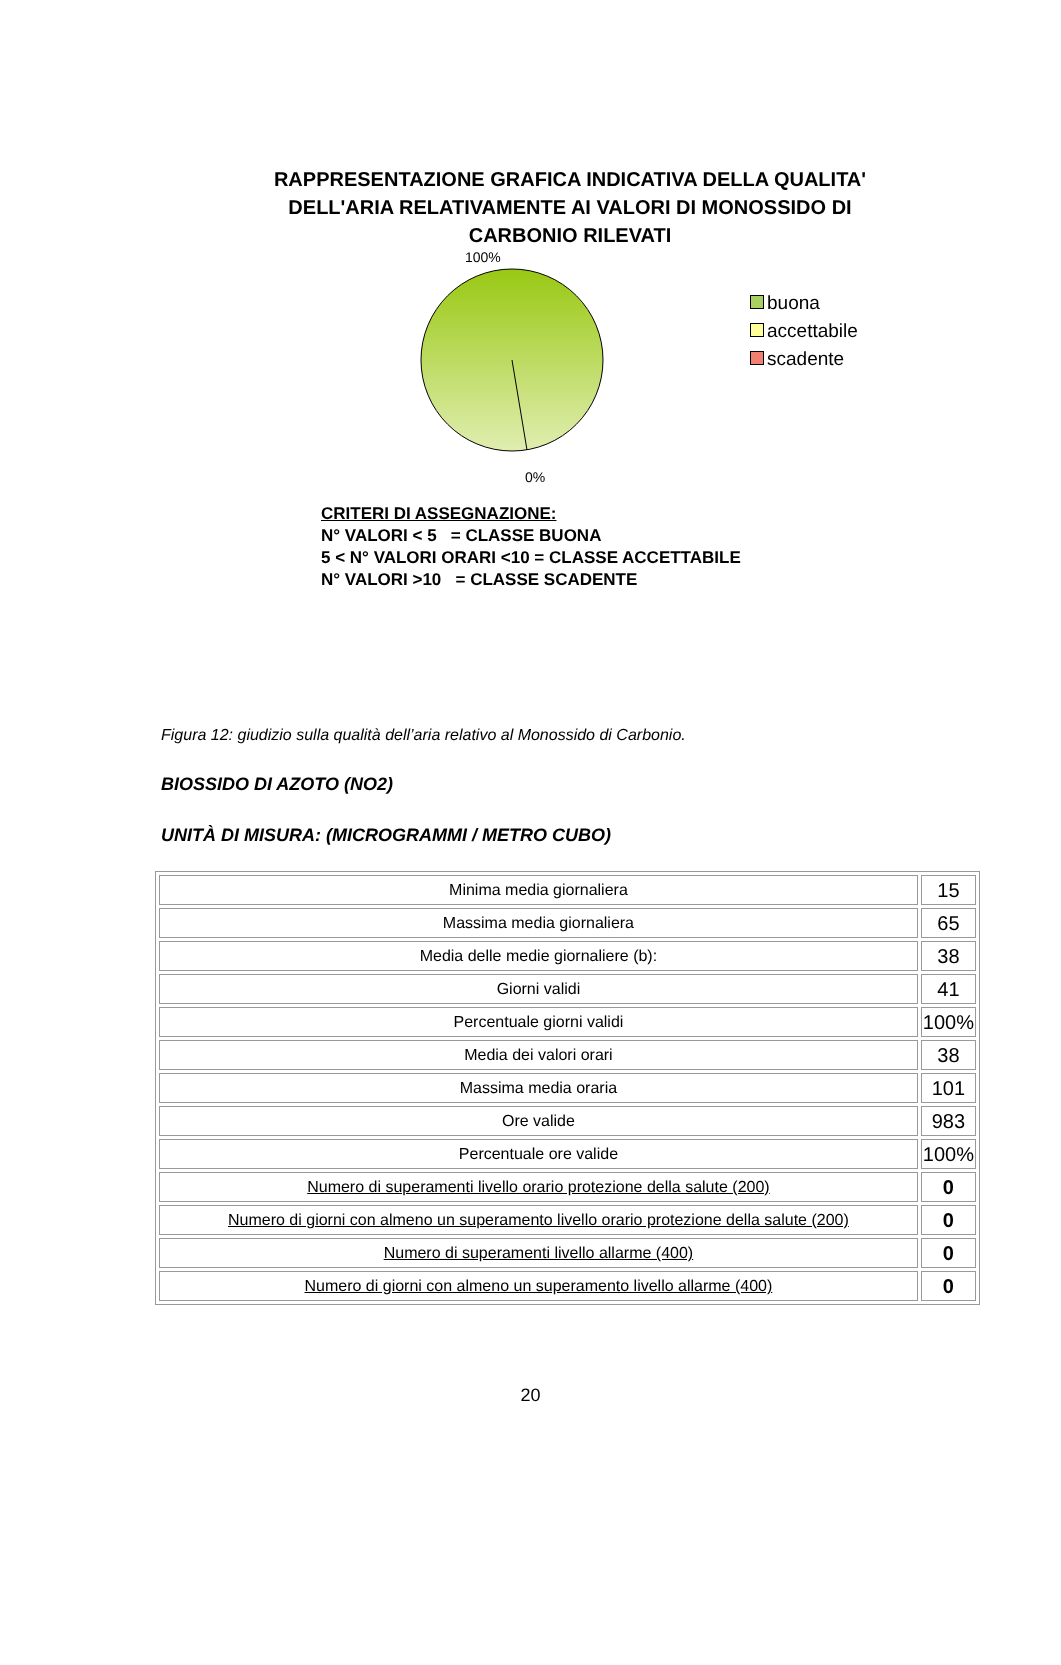RAPPRESENTAZIONE GRAFICA INDICATIVA DELLA QUALITA' DELL'ARIA RELATIVAMENTE AI VALORI DI MONOSSIDO DI CARBONIO RILEVATI
100%
0%
buona
accettabile
scadente
CRITERI DI ASSEGNAZIONE:
N° VALORI < 5 = CLASSE BUONA
5 < N° VALORI ORARI <10 = CLASSE ACCETTABILE
N° VALORI >10 = CLASSE SCADENTE
Figura 12: giudizio sulla qualità dell’aria relativo al Monossido di Carbonio.
BIOSSIDO DI AZOTO (NO2)
UNITÀ DI MISURA: (MICROGRAMMI / METRO CUBO)
| Minima media giornaliera | 15 |
| Massima media giornaliera | 65 |
| Media delle medie giornaliere (b): | 38 |
| Giorni validi | 41 |
| Percentuale giorni validi | 100% |
| Media dei valori orari | 38 |
| Massima media oraria | 101 |
| Ore valide | 983 |
| Percentuale ore valide | 100% |
| Numero di superamenti livello orario protezione della salute (200) | 0 |
| Numero di giorni con almeno un superamento livello orario protezione della salute (200) | 0 |
| Numero di superamenti livello allarme (400) | 0 |
| Numero di giorni con almeno un superamento livello allarme (400) | 0 |
20